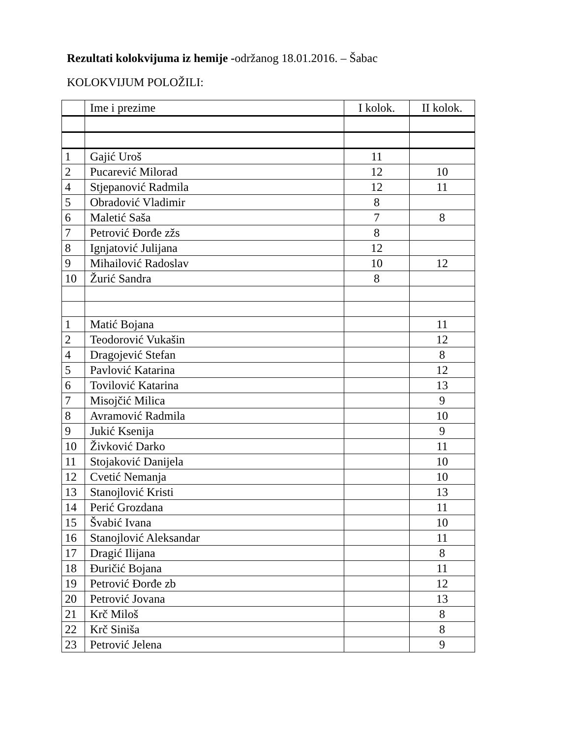Rezultati kolokvijuma iz hemije -održanog 18.01.2016. – Šabac
KOLOKVIJUM POLOŽILI:
| | Ime i prezime | I kolok. | II kolok. |
| --- | --- | --- | --- |
| 1 | Gajić Uroš | 11 | |
| 2 | Pucarević Milorad | 12 | 10 |
| 4 | Stjepanović Radmila | 12 | 11 |
| 5 | Obradović Vladimir | 8 | |
| 6 | Maletić Saša | 7 | 8 |
| 7 | Petrović Đorđe zžs | 8 | |
| 8 | Ignjatović Julijana | 12 | |
| 9 | Mihailović Radoslav | 10 | 12 |
| 10 | Žurić Sandra | 8 | |
| 1 | Matić Bojana | | 11 |
| 2 | Teodorović Vukašin | | 12 |
| 4 | Dragojević Stefan | | 8 |
| 5 | Pavlović Katarina | | 12 |
| 6 | Tovilović Katarina | | 13 |
| 7 | Misojčić Milica | | 9 |
| 8 | Avramović Radmila | | 10 |
| 9 | Jukić Ksenija | | 9 |
| 10 | Živković Darko | | 11 |
| 11 | Stojaković Danijela | | 10 |
| 12 | Cvetić Nemanja | | 10 |
| 13 | Stanojlović Kristi | | 13 |
| 14 | Perić Grozdana | | 11 |
| 15 | Švabić Ivana | | 10 |
| 16 | Stanojlović Aleksandar | | 11 |
| 17 | Dragić Ilijana | | 8 |
| 18 | Đuričić Bojana | | 11 |
| 19 | Petrović Đorđe zb | | 12 |
| 20 | Petrović Jovana | | 13 |
| 21 | Krč Miloš | | 8 |
| 22 | Krč Siniša | | 8 |
| 23 | Petrović Jelena | | 9 |